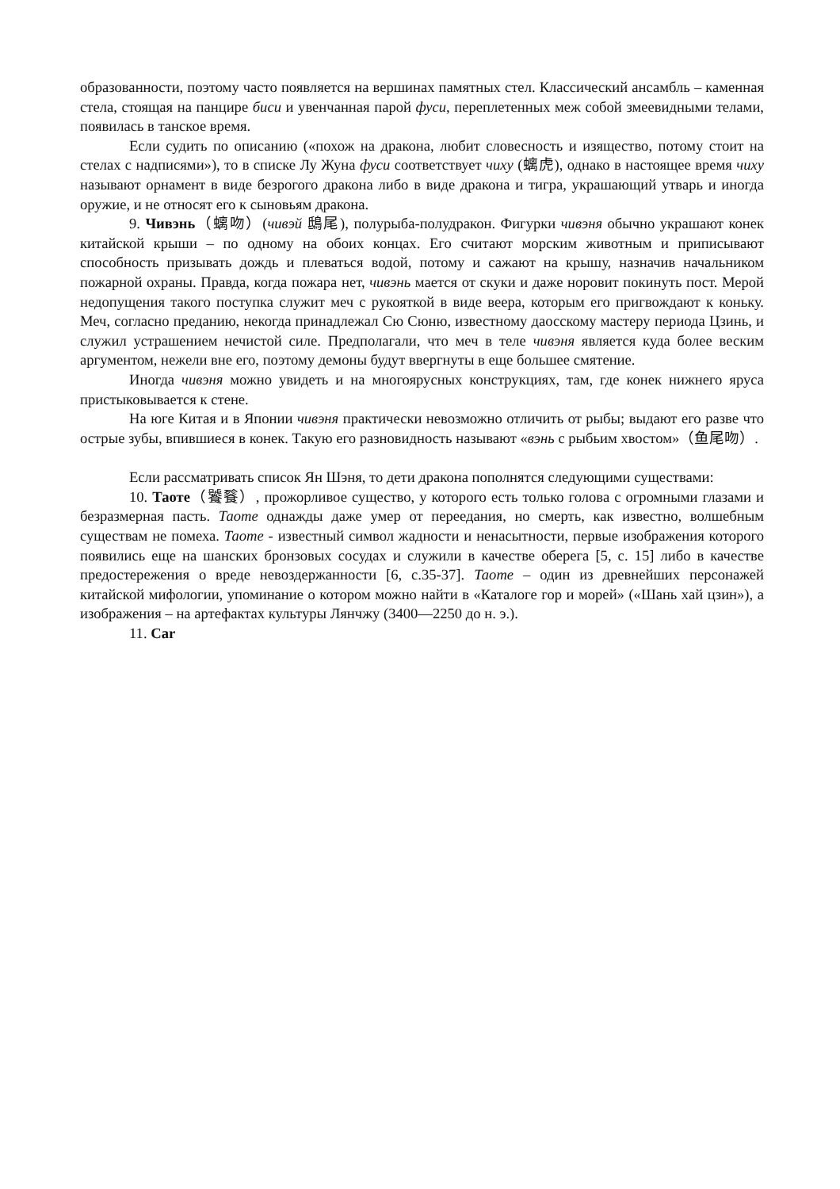образованности, поэтому часто появляется на вершинах памятных стел. Классический ансамбль – каменная стела, стоящая на панцире биси и увенчанная парой фуси, переплетенных меж собой змеевидными телами, появилась в танское время.
Если судить по описанию («похож на дракона, любит словесность и изящество, потому стоит на стелах с надписями»), то в списке Лу Жуна фуси соответствует чиху (螭虎), однако в настоящее время чиху называют орнамент в виде безрогого дракона либо в виде дракона и тигра, украшающий утварь и иногда оружие, и не относят его к сыновьям дракона.
9. Чивэнь（螭吻）(чивэй 鴟尾), полурыба-полудракон. Фигурки чивэня обычно украшают конек китайской крыши – по одному на обоих концах. Его считают морским животным и приписывают способность призывать дождь и плеваться водой, потому и сажают на крышу, назначив начальником пожарной охраны. Правда, когда пожара нет, чивэнь мается от скуки и даже норовит покинуть пост. Мерой недопущения такого поступка служит меч с рукояткой в виде веера, которым его пригвождают к коньку. Меч, согласно преданию, некогда принадлежал Сю Сюню, известному даосскому мастеру периода Цзинь, и служил устрашением нечистой силе. Предполагали, что меч в теле чивэня является куда более веским аргументом, нежели вне его, поэтому демоны будут ввергнуты в еще большее смятение.
Иногда чивэня можно увидеть и на многоярусных конструкциях, там, где конек нижнего яруса пристыковывается к стене.
На юге Китая и в Японии чивэня практически невозможно отличить от рыбы; выдают его разве что острые зубы, впившиеся в конек. Такую его разновидность называют «вэнь с рыбьим хвостом»（鱼尾吻）.
Если рассматривать список Ян Шэня, то дети дракона пополнятся следующими существами:
10. Таоте（饕餮）, прожорливое существо, у которого есть только голова с огромными глазами и безразмерная пасть. Таоте однажды даже умер от переедания, но смерть, как известно, волшебным существам не помеха. Таоте - известный символ жадности и ненасытности, первые изображения которого появились еще на шанских бронзовых сосудах и служили в качестве оберега [5, с. 15] либо в качестве предостережения о вреде невоздержанности [6, с.35-37]. Таоте – один из древнейших персонажей китайской мифологии, упоминание о котором можно найти в «Каталоге гор и морей» («Шань хай цзин»), а изображения – на артефактах культуры Лянчжу (3400—2250 до н. э.).
11. Car